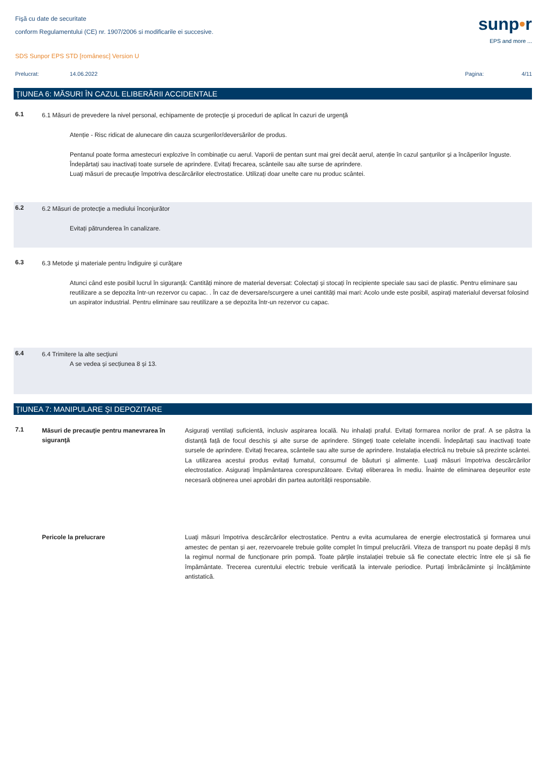Fişă cu date de securitate
conform Regulamentului (CE) nr. 1907/2006 si modificarile ei succesive.
sunp•r
EPS and more ...
SDS Sunpor EPS STD [românesc] Version U
Prelucrat: 14.06.2022 Pagina: 4/11
ŢIUNEA 6: MĂSURI ÎN CAZUL ELIBERĂRII ACCIDENTALE
6.1
6.1 Măsuri de prevedere la nivel personal, echipamente de protecţie şi proceduri de aplicat în cazuri de urgenţă
Atenție - Risc ridicat de alunecare din cauza scurgerilor/deversărilor de produs.
Pentanul poate forma amestecuri explozive în combinație cu aerul. Vaporii de pentan sunt mai grei decât aerul, atenție în cazul șanțurilor și a încăperilor înguste. Îndepărtați sau inactivați toate sursele de aprindere. Evitați frecarea, scânteile sau alte surse de aprindere.
Luaţi măsuri de precauţie împotriva descărcărilor electrostatice. Utilizați doar unelte care nu produc scântei.
6.2
6.2 Măsuri de protecţie a mediului înconjurător
Evitați pătrunderea în canalizare.
6.3
6.3 Metode şi materiale pentru îndiguire şi curăţare
Atunci când este posibil lucrul în siguranță: Cantități minore de material deversat: Colectați și stocați în recipiente speciale sau saci de plastic. Pentru eliminare sau reutilizare a se depozita într-un rezervor cu capac. . În caz de deversare/scurgere a unei cantități mai mari: Acolo unde este posibil, aspirați materialul deversat folosind un aspirator industrial. Pentru eliminare sau reutilizare a se depozita într-un rezervor cu capac.
6.4
6.4 Trimitere la alte secţiuni
A se vedea și secțiunea 8 și 13.
ŢIUNEA 7: MANIPULARE ŞI DEPOZITARE
7.1
Măsuri de precauţie pentru manevrarea în siguranţă
Asigurați ventilați suficientă, inclusiv aspirarea locală. Nu inhalați praful. Evitați formarea norilor de praf. A se păstra la distanță față de focul deschis și alte surse de aprindere. Stingeți toate celelalte incendii. Îndepărtați sau inactivați toate sursele de aprindere. Evitați frecarea, scânteile sau alte surse de aprindere. Instalația electrică nu trebuie să prezinte scântei. La utilizarea acestui produs evitați fumatul, consumul de băuturi și alimente. Luaţi măsuri împotriva descărcărilor electrostatice. Asigurați împământarea corespunzătoare. Evitaţi eliberarea în mediu. Înainte de eliminarea deșeurilor este necesară obținerea unei aprobări din partea autorității responsabile.
Pericole la prelucrare
Luaţi măsuri împotriva descărcărilor electrostatice. Pentru a evita acumularea de energie electrostatică și formarea unui amestec de pentan și aer, rezervoarele trebuie golite complet în timpul prelucrării. Viteza de transport nu poate depăși 8 m/s la regimul normal de funcționare prin pompă. Toate părțile instalației trebuie să fie conectate electric între ele și să fie împământate. Trecerea curentului electric trebuie verificată la intervale periodice. Purtați îmbrăcăminte și încălțăminte antistatică.